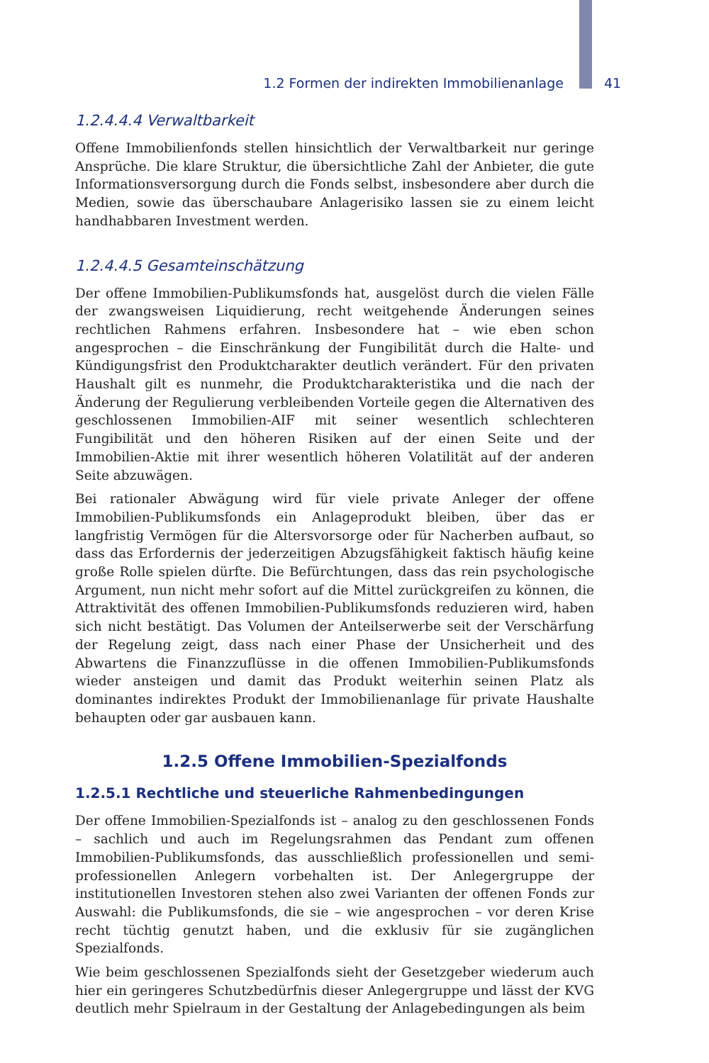1.2 Formen der indirekten Immobilienanlage 41
1.2.4.4.4 Verwaltbarkeit
Offene Immobilienfonds stellen hinsichtlich der Verwaltbarkeit nur geringe Ansprüche. Die klare Struktur, die übersichtliche Zahl der Anbieter, die gute Informationsversorgung durch die Fonds selbst, insbesondere aber durch die Medien, sowie das überschaubare Anlagerisiko lassen sie zu einem leicht handhabbaren Investment werden.
1.2.4.4.5 Gesamteinschätzung
Der offene Immobilien-Publikumsfonds hat, ausgelöst durch die vielen Fälle der zwangsweisen Liquidierung, recht weitgehende Änderungen seines rechtlichen Rahmens erfahren. Insbesondere hat – wie eben schon angesprochen – die Einschränkung der Fungibilität durch die Halte- und Kündigungsfrist den Produktcharakter deutlich verändert. Für den privaten Haushalt gilt es nunmehr, die Produktcharakteristika und die nach der Änderung der Regulierung verbleibenden Vorteile gegen die Alternativen des geschlossenen Immobilien-AIF mit seiner wesentlich schlechteren Fungibilität und den höheren Risiken auf der einen Seite und der Immobilien-Aktie mit ihrer wesentlich höheren Volatilität auf der anderen Seite abzuwägen.
Bei rationaler Abwägung wird für viele private Anleger der offene Immobilien-Publikumsfonds ein Anlageprodukt bleiben, über das er langfristig Vermögen für die Altersvorsorge oder für Nacherben aufbaut, so dass das Erfordernis der jederzeitigen Abzugsfähigkeit faktisch häufig keine große Rolle spielen dürfte. Die Befürchtungen, dass das rein psychologische Argument, nun nicht mehr sofort auf die Mittel zurückgreifen zu können, die Attraktivität des offenen Immobilien-Publikumsfonds reduzieren wird, haben sich nicht bestätigt. Das Volumen der Anteilserwerbe seit der Verschärfung der Regelung zeigt, dass nach einer Phase der Unsicherheit und des Abwartens die Finanzzuflüsse in die offenen Immobilien-Publikumsfonds wieder ansteigen und damit das Produkt weiterhin seinen Platz als dominantes indirektes Produkt der Immobilienanlage für private Haushalte behaupten oder gar ausbauen kann.
1.2.5 Offene Immobilien-Spezialfonds
1.2.5.1 Rechtliche und steuerliche Rahmenbedingungen
Der offene Immobilien-Spezialfonds ist – analog zu den geschlossenen Fonds – sachlich und auch im Regelungsrahmen das Pendant zum offenen Immobilien-Publikumsfonds, das ausschließlich professionellen und semi-professionellen Anlegern vorbehalten ist. Der Anlegergruppe der institutionellen Investoren stehen also zwei Varianten der offenen Fonds zur Auswahl: die Publikumsfonds, die sie – wie angesprochen – vor deren Krise recht tüchtig genutzt haben, und die exklusiv für sie zugänglichen Spezialfonds.
Wie beim geschlossenen Spezialfonds sieht der Gesetzgeber wiederum auch hier ein geringeres Schutzbedürfnis dieser Anlegergruppe und lässt der KVG deutlich mehr Spielraum in der Gestaltung der Anlagebedingungen als beim